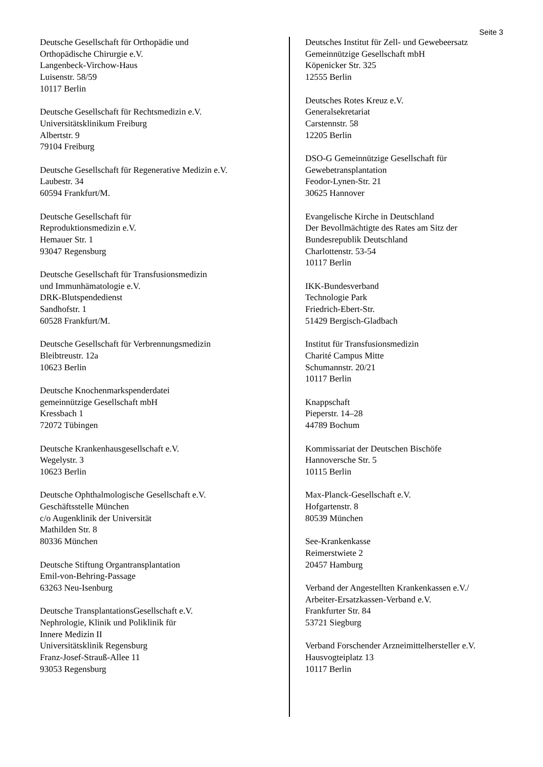Seite 3
Deutsche Gesellschaft für Orthopädie und
Orthopädische Chirurgie e.V.
Langenbeck-Virchow-Haus
Luisenstr. 58/59
10117 Berlin
Deutsche Gesellschaft für Rechtsmedizin e.V.
Universitätsklinikum Freiburg
Albertstr. 9
79104 Freiburg
Deutsche Gesellschaft für Regenerative Medizin e.V.
Laubestr. 34
60594 Frankfurt/M.
Deutsche Gesellschaft für
Reproduktionsmedizin e.V.
Hemauer Str. 1
93047 Regensburg
Deutsche Gesellschaft für Transfusionsmedizin
und Immunhämatologie e.V.
DRK-Blutspendedienst
Sandhofstr. 1
60528 Frankfurt/M.
Deutsche Gesellschaft für Verbrennungsmedizin
Bleibtreustr. 12a
10623 Berlin
Deutsche Knochenmarkspenderdatei
gemeinnützige Gesellschaft mbH
Kressbach 1
72072 Tübingen
Deutsche Krankenhausgesellschaft e.V.
Wegelystr. 3
10623 Berlin
Deutsche Ophthalmologische Gesellschaft e.V.
Geschäftsstelle München
c/o Augenklinik der Universität
Mathilden Str. 8
80336 München
Deutsche Stiftung Organtransplantation
Emil-von-Behring-Passage
63263 Neu-Isenburg
Deutsche TransplantationsGesellschaft e.V.
Nephrologie, Klinik und Poliklinik für
Innere Medizin II
Universitätsklinik Regensburg
Franz-Josef-Strauß-Allee 11
93053 Regensburg
Deutsches Institut für Zell- und Gewebeersatz
Gemeinnützige Gesellschaft mbH
Köpenicker Str. 325
12555 Berlin
Deutsches Rotes Kreuz e.V.
Generalsekretariat
Carstennstr. 58
12205 Berlin
DSO-G Gemeinnützige Gesellschaft für
Gewebetransplantation
Feodor-Lynen-Str. 21
30625 Hannover
Evangelische Kirche in Deutschland
Der Bevollmächtigte des Rates am Sitz der
Bundesrepublik Deutschland
Charlottenstr. 53-54
10117 Berlin
IKK-Bundesverband
Technologie Park
Friedrich-Ebert-Str.
51429 Bergisch-Gladbach
Institut für Transfusionsmedizin
Charité Campus Mitte
Schumannstr. 20/21
10117 Berlin
Knappschaft
Pieperstr. 14–28
44789 Bochum
Kommissariat der Deutschen Bischöfe
Hannoversche Str. 5
10115 Berlin
Max-Planck-Gesellschaft e.V.
Hofgartenstr. 8
80539 München
See-Krankenkasse
Reimerstwiete 2
20457 Hamburg
Verband der Angestellten Krankenkassen e.V./
Arbeiter-Ersatzkassen-Verband e.V.
Frankfurter Str. 84
53721 Siegburg
Verband Forschender Arzneimittelhersteller e.V.
Hausvogteiplatz 13
10117 Berlin